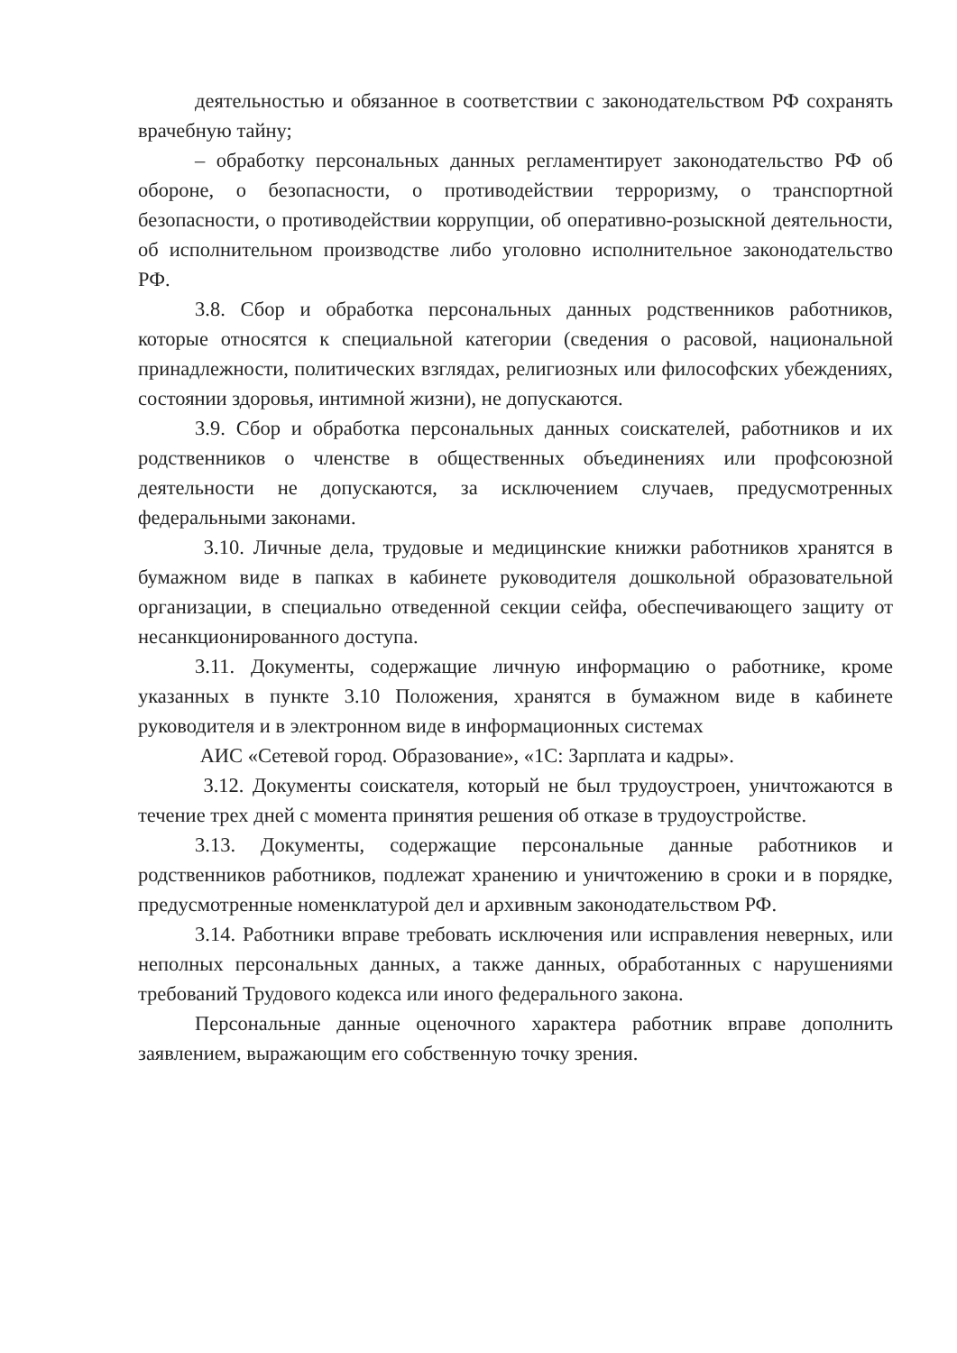деятельностью и обязанное в соответствии с законодательством РФ сохранять врачебную тайну;
– обработку персональных данных регламентирует законодательство РФ об обороне, о безопасности, о противодействии терроризму, о транспортной безопасности, о противодействии коррупции, об оперативно-розыскной деятельности, об исполнительном производстве либо уголовно исполнительное законодательство РФ.
3.8. Сбор и обработка персональных данных родственников работников, которые относятся к специальной категории (сведения о расовой, национальной принадлежности, политических взглядах, религиозных или философских убеждениях, состоянии здоровья, интимной жизни), не допускаются.
3.9. Сбор и обработка персональных данных соискателей, работников и их родственников о членстве в общественных объединениях или профсоюзной деятельности не допускаются, за исключением случаев, предусмотренных федеральными законами.
3.10. Личные дела, трудовые и медицинские книжки работников хранятся в бумажном виде в папках в кабинете руководителя дошкольной образовательной организации, в специально отведенной секции сейфа, обеспечивающего защиту от несанкционированного доступа.
3.11. Документы, содержащие личную информацию о работнике, кроме указанных в пункте 3.10 Положения, хранятся в бумажном виде в кабинете руководителя и в электронном виде в информационных системах
АИС «Сетевой город. Образование», «1С: Зарплата и кадры».
3.12. Документы соискателя, который не был трудоустроен, уничтожаются в течение трех дней с момента принятия решения об отказе в трудоустройстве.
3.13. Документы, содержащие персональные данные работников и родственников работников, подлежат хранению и уничтожению в сроки и в порядке, предусмотренные номенклатурой дел и архивным законодательством РФ.
3.14. Работники вправе требовать исключения или исправления неверных, или неполных персональных данных, а также данных, обработанных с нарушениями требований Трудового кодекса или иного федерального закона.
Персональные данные оценочного характера работник вправе дополнить заявлением, выражающим его собственную точку зрения.